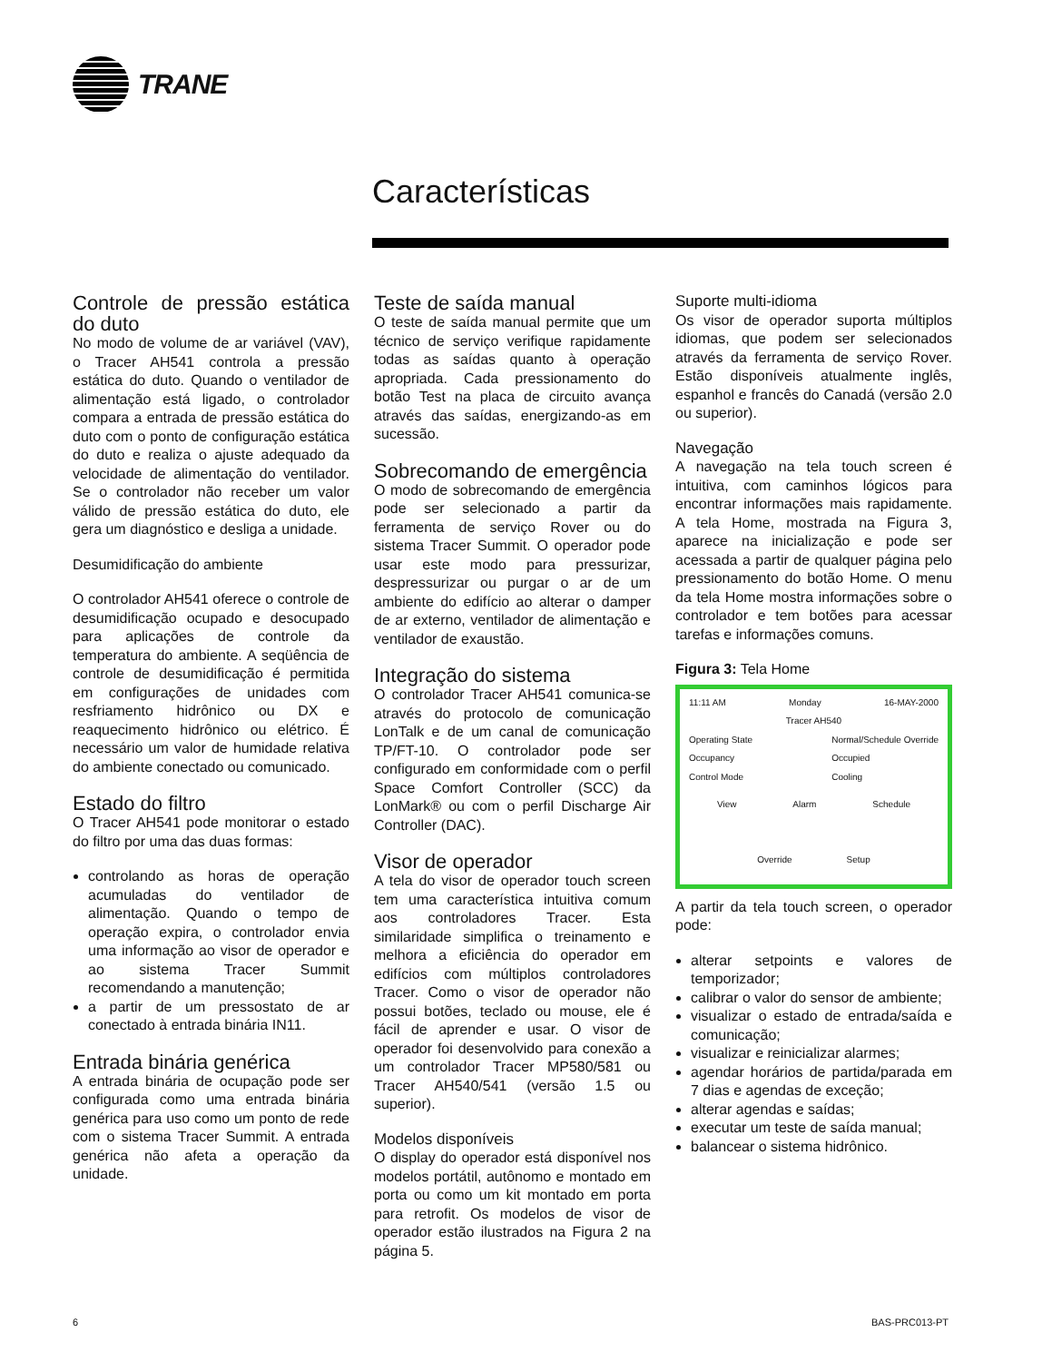TRANE
Características
Controle de pressão estática do duto
No modo de volume de ar variável (VAV), o Tracer AH541 controla a pressão estática do duto. Quando o ventilador de alimentação está ligado, o controlador compara a entrada de pressão estática do duto com o ponto de configuração estática do duto e realiza o ajuste adequado da velocidade de alimentação do ventilador. Se o controlador não receber um valor válido de pressão estática do duto, ele gera um diagnóstico e desliga a unidade.
Desumidificação do ambiente
O controlador AH541 oferece o controle de desumidificação ocupado e desocupado para aplicações de controle da temperatura do ambiente. A seqüência de controle de desumidificação é permitida em configurações de unidades com resfriamento hidrônico ou DX e reaquecimento hidrônico ou elétrico. É necessário um valor de humidade relativa do ambiente conectado ou comunicado.
Estado do filtro
O Tracer AH541 pode monitorar o estado do filtro por uma das duas formas:
controlando as horas de operação acumuladas do ventilador de alimentação. Quando o tempo de operação expira, o controlador envia uma informação ao visor de operador e ao sistema Tracer Summit recomendando a manutenção;
a partir de um pressostato de ar conectado à entrada binária IN11.
Entrada binária genérica
A entrada binária de ocupação pode ser configurada como uma entrada binária genérica para uso como um ponto de rede com o sistema Tracer Summit. A entrada genérica não afeta a operação da unidade.
Teste de saída manual
O teste de saída manual permite que um técnico de serviço verifique rapidamente todas as saídas quanto à operação apropriada. Cada pressionamento do botão Test na placa de circuito avança através das saídas, energizando-as em sucessão.
Sobrecomando de emergência
O modo de sobrecomando de emergência pode ser selecionado a partir da ferramenta de serviço Rover ou do sistema Tracer Summit. O operador pode usar este modo para pressurizar, despressurizar ou purgar o ar de um ambiente do edifício ao alterar o damper de ar externo, ventilador de alimentação e ventilador de exaustão.
Integração do sistema
O controlador Tracer AH541 comunica-se através do protocolo de comunicação LonTalk e de um canal de comunicação TP/FT-10. O controlador pode ser configurado em conformidade com o perfil Space Comfort Controller (SCC) da LonMark® ou com o perfil Discharge Air Controller (DAC).
Visor de operador
A tela do visor de operador touch screen tem uma característica intuitiva comum aos controladores Tracer. Esta similaridade simplifica o treinamento e melhora a eficiência do operador em edifícios com múltiplos controladores Tracer. Como o visor de operador não possui botões, teclado ou mouse, ele é fácil de aprender e usar. O visor de operador foi desenvolvido para conexão a um controlador Tracer MP580/581 ou Tracer AH540/541 (versão 1.5 ou superior).
Modelos disponíveis
O display do operador está disponível nos modelos portátil, autônomo e montado em porta ou como um kit montado em porta para retrofit. Os modelos de visor de operador estão ilustrados na Figura 2 na página 5.
Suporte multi-idioma
Os visor de operador suporta múltiplos idiomas, que podem ser selecionados através da ferramenta de serviço Rover. Estão disponíveis atualmente inglês, espanhol e francês do Canadá (versão 2.0 ou superior).
Navegação
A navegação na tela touch screen é intuitiva, com caminhos lógicos para encontrar informações mais rapidamente. A tela Home, mostrada na Figura 3, aparece na inicialização e pode ser acessada a partir de qualquer página pelo pressionamento do botão Home. O menu da tela Home mostra informações sobre o controlador e tem botões para acessar tarefas e informações comuns.
Figura 3: Tela Home
11:11 AM Monday 16-MAY-2000
Tracer AH540
Operating State
Occupancy
Control Mode Normal/Schedule Override
Occupied
Cooling
View Alarm Schedule
Override Setup
A partir da tela touch screen, o operador pode:
alterar setpoints e valores de temporizador;
calibrar o valor do sensor de ambiente;
visualizar o estado de entrada/saída e comunicação;
visualizar e reinicializar alarmes;
agendar horários de partida/parada em 7 dias e agendas de exceção;
alterar agendas e saídas;
executar um teste de saída manual;
balancear o sistema hidrônico.
6 BAS-PRC013-PT